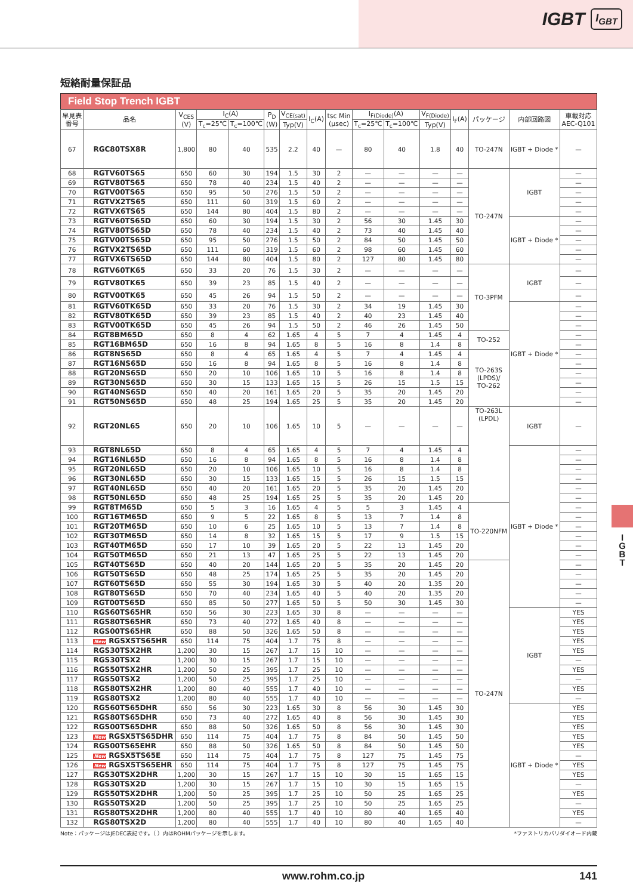IGBT I<sub>GBT</sub>
短絡耐量保証品
Field Stop Trench IGBT
| 早見表 番号 | 品名 | V<sub>CES</sub> (V) | I<sub>C</sub>(A) | | P<sub>D</sub> (W) | V<sub>CE(sat)</sub> | I<sub>C</sub>(A) | tsc Min (μsec) | I<sub>F(Diode)</sub>(A) | | V<sub>F(Diode)</sub> | I<sub>F</sub>(A) | パッケージ | 内部回路図 | 車載対応 AEC-Q101 |
| --- | --- | --- | --- | --- | --- | --- | --- | --- | --- | --- | --- | --- | --- | --- | --- |
| | | | T<sub>c</sub>=25℃ | T<sub>c</sub>=100℃ | | Typ(V) | | | T<sub>c</sub>=25℃ | T<sub>c</sub>=100℃ | Typ(V) | | | | |
| 67 | RGC80TSX8R | 1,800 | 80 | 40 | 535 | 2.2 | 40 | — | 80 | 40 | 1.8 | 40 | TO-247N | IGBT + Diode * | — |
| 68 | RGTV60TS65 | 650 | 60 | 30 | 194 | 1.5 | 30 | 2 | — | — | — | — | TO-247N | IGBT | — |
| 69 | RGTV80TS65 | 650 | 78 | 40 | 234 | 1.5 | 40 | 2 | — | — | — | — | | | — |
| 70 | RGTV00TS65 | 650 | 95 | 50 | 276 | 1.5 | 50 | 2 | — | — | — | — | | | — |
| 71 | RGTVX2TS65 | 650 | 111 | 60 | 319 | 1.5 | 60 | 2 | — | — | — | — | | | — |
| 72 | RGTVX6TS65 | 650 | 144 | 80 | 404 | 1.5 | 80 | 2 | — | — | — | — | | | — |
| 73 | RGTV60TS65D | 650 | 60 | 30 | 194 | 1.5 | 30 | 2 | 56 | 30 | 1.45 | 30 | | IGBT + Diode * | — |
| 74 | RGTV80TS65D | 650 | 78 | 40 | 234 | 1.5 | 40 | 2 | 73 | 40 | 1.45 | 40 | | | — |
| 75 | RGTV00TS65D | 650 | 95 | 50 | 276 | 1.5 | 50 | 2 | 84 | 50 | 1.45 | 50 | | | — |
| 76 | RGTVX2TS65D | 650 | 111 | 60 | 319 | 1.5 | 60 | 2 | 98 | 60 | 1.45 | 60 | | | — |
| 77 | RGTVX6TS65D | 650 | 144 | 80 | 404 | 1.5 | 80 | 2 | 127 | 80 | 1.45 | 80 | | | — |
| 78 | RGTV60TK65 | 650 | 33 | 20 | 76 | 1.5 | 30 | 2 | — | — | — | — | TO-3PFM | IGBT | — |
| 79 | RGTV80TK65 | 650 | 39 | 23 | 85 | 1.5 | 40 | 2 | — | — | — | — | | | — |
| 80 | RGTV00TK65 | 650 | 45 | 26 | 94 | 1.5 | 50 | 2 | — | — | — | — | | | — |
| 81 | RGTV60TK65D | 650 | 33 | 20 | 76 | 1.5 | 30 | 2 | 34 | 19 | 1.45 | 30 | | IGBT + Diode * | — |
| 82 | RGTV80TK65D | 650 | 39 | 23 | 85 | 1.5 | 40 | 2 | 40 | 23 | 1.45 | 40 | | | — |
| 83 | RGTV00TK65D | 650 | 45 | 26 | 94 | 1.5 | 50 | 2 | 46 | 26 | 1.45 | 50 | | | — |
| 84 | RGT8BM65D | 650 | 8 | 4 | 62 | 1.65 | 4 | 5 | 7 | 4 | 1.45 | 4 | TO-252 | | — |
| 85 | RGT16BM65D | 650 | 16 | 8 | 94 | 1.65 | 8 | 5 | 16 | 8 | 1.4 | 8 | | | — |
| 86 | RGT8NS65D | 650 | 8 | 4 | 65 | 1.65 | 4 | 5 | 7 | 4 | 1.45 | 4 | TO-263S (LPDS)/ TO-262 | | — |
| 87 | RGT16NS65D | 650 | 16 | 8 | 94 | 1.65 | 8 | 5 | 16 | 8 | 1.4 | 8 | | | — |
| 88 | RGT20NS65D | 650 | 20 | 10 | 106 | 1.65 | 10 | 5 | 16 | 8 | 1.4 | 8 | | | — |
| 89 | RGT30NS65D | 650 | 30 | 15 | 133 | 1.65 | 15 | 5 | 26 | 15 | 1.5 | 15 | | | — |
| 90 | RGT40NS65D | 650 | 40 | 20 | 161 | 1.65 | 20 | 5 | 35 | 20 | 1.45 | 20 | | | — |
| 91 | RGT50NS65D | 650 | 48 | 25 | 194 | 1.65 | 25 | 5 | 35 | 20 | 1.45 | 20 | | | — |
| 92 | RGT20NL65 | 650 | 20 | 10 | 106 | 1.65 | 10 | 5 | — | — | — | — | TO-263L (LPDL) | IGBT | — |
| 93 | RGT8NL65D | 650 | 8 | 4 | 65 | 1.65 | 4 | 5 | 7 | 4 | 1.45 | 4 | | IGBT + Diode * | — |
| 94 | RGT16NL65D | 650 | 16 | 8 | 94 | 1.65 | 8 | 5 | 16 | 8 | 1.4 | 8 | | | — |
| 95 | RGT20NL65D | 650 | 20 | 10 | 106 | 1.65 | 10 | 5 | 16 | 8 | 1.4 | 8 | | | — |
| 96 | RGT30NL65D | 650 | 30 | 15 | 133 | 1.65 | 15 | 5 | 26 | 15 | 1.5 | 15 | | | — |
| 97 | RGT40NL65D | 650 | 40 | 20 | 161 | 1.65 | 20 | 5 | 35 | 20 | 1.45 | 20 | | | — |
| 98 | RGT50NL65D | 650 | 48 | 25 | 194 | 1.65 | 25 | 5 | 35 | 20 | 1.45 | 20 | | | — |
| 99 | RGT8TM65D | 650 | 5 | 3 | 16 | 1.65 | 4 | 5 | 5 | 3 | 1.45 | 4 | TO-220NFM | | — |
| 100 | RGT16TM65D | 650 | 9 | 5 | 22 | 1.65 | 8 | 5 | 13 | 7 | 1.4 | 8 | | | — |
| 101 | RGT20TM65D | 650 | 10 | 6 | 25 | 1.65 | 10 | 5 | 13 | 7 | 1.4 | 8 | | | — |
| 102 | RGT30TM65D | 650 | 14 | 8 | 32 | 1.65 | 15 | 5 | 17 | 9 | 1.5 | 15 | | | — |
| 103 | RGT40TM65D | 650 | 17 | 10 | 39 | 1.65 | 20 | 5 | 22 | 13 | 1.45 | 20 | | | — |
| 104 | RGT50TM65D | 650 | 21 | 13 | 47 | 1.65 | 25 | 5 | 22 | 13 | 1.45 | 20 | | | — |
| 105 | RGT40TS65D | 650 | 40 | 20 | 144 | 1.65 | 20 | 5 | 35 | 20 | 1.45 | 20 | TO-247N | | — |
| 106 | RGT50TS65D | 650 | 48 | 25 | 174 | 1.65 | 25 | 5 | 35 | 20 | 1.45 | 20 | | | — |
| 107 | RGT60TS65D | 650 | 55 | 30 | 194 | 1.65 | 30 | 5 | 40 | 20 | 1.35 | 20 | | | — |
| 108 | RGT80TS65D | 650 | 70 | 40 | 234 | 1.65 | 40 | 5 | 40 | 20 | 1.35 | 20 | | | — |
| 109 | RGT00TS65D | 650 | 85 | 50 | 277 | 1.65 | 50 | 5 | 50 | 30 | 1.45 | 30 | | | — |
| 110 | RGS60TS65HR | 650 | 56 | 30 | 223 | 1.65 | 30 | 8 | — | — | — | — | | IGBT | YES |
| 111 | RGS80TS65HR | 650 | 73 | 40 | 272 | 1.65 | 40 | 8 | — | — | — | — | | | YES |
| 112 | RGS00TS65HR | 650 | 88 | 50 | 326 | 1.65 | 50 | 8 | — | — | — | — | | | YES |
| 113 | New RGSX5TS65HR | 650 | 114 | 75 | 404 | 1.7 | 75 | 8 | — | — | — | — | | | YES |
| 114 | RGS30TSX2HR | 1,200 | 30 | 15 | 267 | 1.7 | 15 | 10 | — | — | — | — | | | YES |
| 115 | RGS30TSX2 | 1,200 | 30 | 15 | 267 | 1.7 | 15 | 10 | — | — | — | — | | | — |
| 116 | RGS50TSX2HR | 1,200 | 50 | 25 | 395 | 1.7 | 25 | 10 | — | — | — | — | | | YES |
| 117 | RGS50TSX2 | 1,200 | 50 | 25 | 395 | 1.7 | 25 | 10 | — | — | — | — | | | — |
| 118 | RGS80TSX2HR | 1,200 | 80 | 40 | 555 | 1.7 | 40 | 10 | — | — | — | — | | | YES |
| 119 | RGS80TSX2 | 1,200 | 80 | 40 | 555 | 1.7 | 40 | 10 | — | — | — | — | | | — |
| 120 | RGS60TS65DHR | 650 | 56 | 30 | 223 | 1.65 | 30 | 8 | 56 | 30 | 1.45 | 30 | | IGBT + Diode * | YES |
| 121 | RGS80TS65DHR | 650 | 73 | 40 | 272 | 1.65 | 40 | 8 | 56 | 30 | 1.45 | 30 | | | YES |
| 122 | RGS00TS65DHR | 650 | 88 | 50 | 326 | 1.65 | 50 | 8 | 56 | 30 | 1.45 | 30 | | | YES |
| 123 | New RGSX5TS65DHR | 650 | 114 | 75 | 404 | 1.7 | 75 | 8 | 84 | 50 | 1.45 | 50 | | | YES |
| 124 | RGS00TS65EHR | 650 | 88 | 50 | 326 | 1.65 | 50 | 8 | 84 | 50 | 1.45 | 50 | | | YES |
| 125 | New RGSX5TS65E | 650 | 114 | 75 | 404 | 1.7 | 75 | 8 | 127 | 75 | 1.45 | 75 | | | — |
| 126 | New RGSX5TS65EHR | 650 | 114 | 75 | 404 | 1.7 | 75 | 8 | 127 | 75 | 1.45 | 75 | | | YES |
| 127 | RGS30TSX2DHR | 1,200 | 30 | 15 | 267 | 1.7 | 15 | 10 | 30 | 15 | 1.65 | 15 | | | YES |
| 128 | RGS30TSX2D | 1,200 | 30 | 15 | 267 | 1.7 | 15 | 10 | 30 | 15 | 1.65 | 15 | | | — |
| 129 | RGS50TSX2DHR | 1,200 | 50 | 25 | 395 | 1.7 | 25 | 10 | 50 | 25 | 1.65 | 25 | | | YES |
| 130 | RGS50TSX2D | 1,200 | 50 | 25 | 395 | 1.7 | 25 | 10 | 50 | 25 | 1.65 | 25 | | | — |
| 131 | RGS80TSX2DHR | 1,200 | 80 | 40 | 555 | 1.7 | 40 | 10 | 80 | 40 | 1.65 | 40 | | | YES |
| 132 | RGS80TSX2D | 1,200 | 80 | 40 | 555 | 1.7 | 40 | 10 | 80 | 40 | 1.65 | 40 | | | — |
Note：パッケージはJEDEC表記です。（ ）内はROHMパッケージを示します。 *ファストリカバリダイオード内蔵
I
G
B
T
www.rohm.co.jp 141